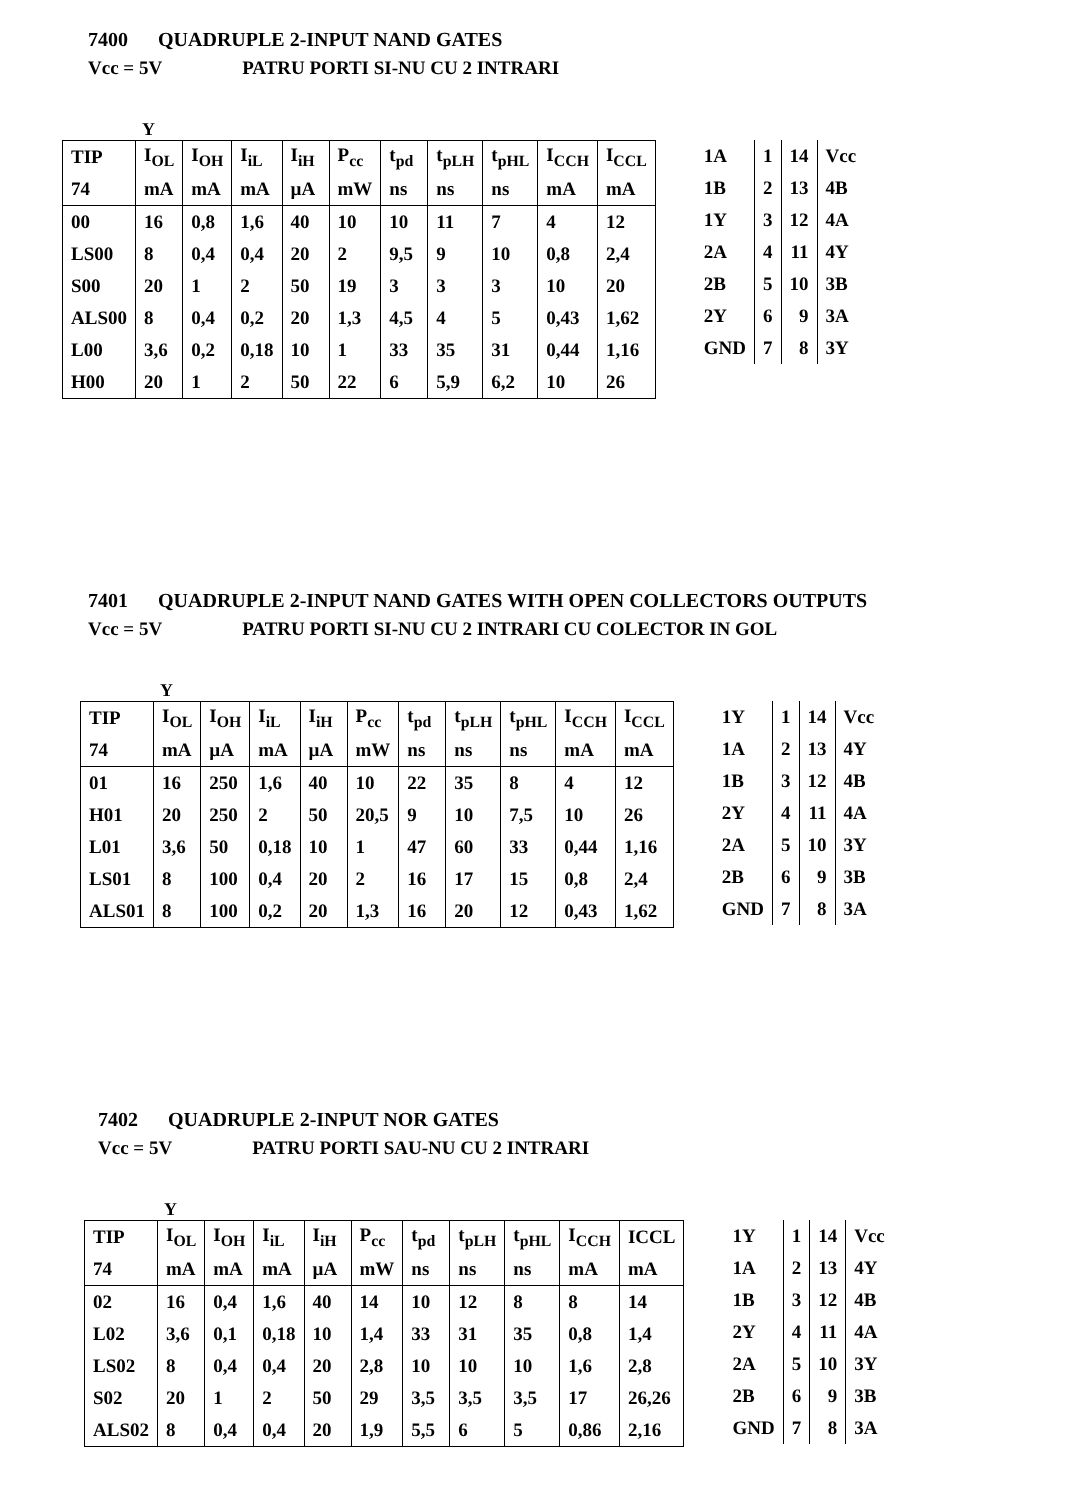7400 QUADRUPLE 2-INPUT NAND GATES
Vcc = 5V PATRU PORTI SI-NU CU 2 INTRARI
Y
| TIP | I<sub>OL</sub> | I<sub>OH</sub> | I<sub>iL</sub> | I<sub>iH</sub> | P<sub>cc</sub> | t<sub>pd</sub> | t<sub>pLH</sub> | t<sub>pHL</sub> | I<sub>CCH</sub> | I<sub>CCL</sub> |
| 74 | mA | mA | mA | µA | mW | ns | ns | ns | mA | mA |
| 00 | 16 | 0,8 | 1,6 | 40 | 10 | 10 | 11 | 7 | 4 | 12 |
| LS00 | 8 | 0,4 | 0,4 | 20 | 2 | 9,5 | 9 | 10 | 0,8 | 2,4 |
| S00 | 20 | 1 | 2 | 50 | 19 | 3 | 3 | 3 | 10 | 20 |
| ALS00 | 8 | 0,4 | 0,2 | 20 | 1,3 | 4,5 | 4 | 5 | 0,43 | 1,62 |
| L00 | 3,6 | 0,2 | 0,18 | 10 | 1 | 33 | 35 | 31 | 0,44 | 1,16 |
| H00 | 20 | 1 | 2 | 50 | 22 | 6 | 5,9 | 6,2 | 10 | 26 |
| 1A | 1 | 14 | Vcc |
| 1B | 2 | 13 | 4B |
| 1Y | 3 | 12 | 4A |
| 2A | 4 | 11 | 4Y |
| 2B | 5 | 10 | 3B |
| 2Y | 6 | 9 | 3A |
| GND | 7 | 8 | 3Y |
7401 QUADRUPLE 2-INPUT NAND GATES WITH OPEN COLLECTORS OUTPUTS
Vcc = 5V PATRU PORTI SI-NU CU 2 INTRARI CU COLECTOR IN GOL
Y
| TIP | I<sub>OL</sub> | I<sub>OH</sub> | I<sub>iL</sub> | I<sub>iH</sub> | P<sub>cc</sub> | t<sub>pd</sub> | t<sub>pLH</sub> | t<sub>pHL</sub> | I<sub>CCH</sub> | I<sub>CCL</sub> |
| 74 | mA | µA | mA | µA | mW | ns | ns | ns | mA | mA |
| 01 | 16 | 250 | 1,6 | 40 | 10 | 22 | 35 | 8 | 4 | 12 |
| H01 | 20 | 250 | 2 | 50 | 20,5 | 9 | 10 | 7,5 | 10 | 26 |
| L01 | 3,6 | 50 | 0,18 | 10 | 1 | 47 | 60 | 33 | 0,44 | 1,16 |
| LS01 | 8 | 100 | 0,4 | 20 | 2 | 16 | 17 | 15 | 0,8 | 2,4 |
| ALS01 | 8 | 100 | 0,2 | 20 | 1,3 | 16 | 20 | 12 | 0,43 | 1,62 |
| 1Y | 1 | 14 | Vcc |
| 1A | 2 | 13 | 4Y |
| 1B | 3 | 12 | 4B |
| 2Y | 4 | 11 | 4A |
| 2A | 5 | 10 | 3Y |
| 2B | 6 | 9 | 3B |
| GND | 7 | 8 | 3A |
7402 QUADRUPLE 2-INPUT NOR GATES
Vcc = 5V PATRU PORTI SAU-NU CU 2 INTRARI
Y
| TIP | I<sub>OL</sub> | I<sub>OH</sub> | I<sub>iL</sub> | I<sub>iH</sub> | P<sub>cc</sub> | t<sub>pd</sub> | t<sub>pLH</sub> | t<sub>pHL</sub> | I<sub>CCH</sub> | ICCL |
| 74 | mA | mA | mA | µA | mW | ns | ns | ns | mA | mA |
| 02 | 16 | 0,4 | 1,6 | 40 | 14 | 10 | 12 | 8 | 8 | 14 |
| L02 | 3,6 | 0,1 | 0,18 | 10 | 1,4 | 33 | 31 | 35 | 0,8 | 1,4 |
| LS02 | 8 | 0,4 | 0,4 | 20 | 2,8 | 10 | 10 | 10 | 1,6 | 2,8 |
| S02 | 20 | 1 | 2 | 50 | 29 | 3,5 | 3,5 | 3,5 | 17 | 26,26 |
| ALS02 | 8 | 0,4 | 0,4 | 20 | 1,9 | 5,5 | 6 | 5 | 0,86 | 2,16 |
| 1Y | 1 | 14 | Vcc |
| 1A | 2 | 13 | 4Y |
| 1B | 3 | 12 | 4B |
| 2Y | 4 | 11 | 4A |
| 2A | 5 | 10 | 3Y |
| 2B | 6 | 9 | 3B |
| GND | 7 | 8 | 3A |